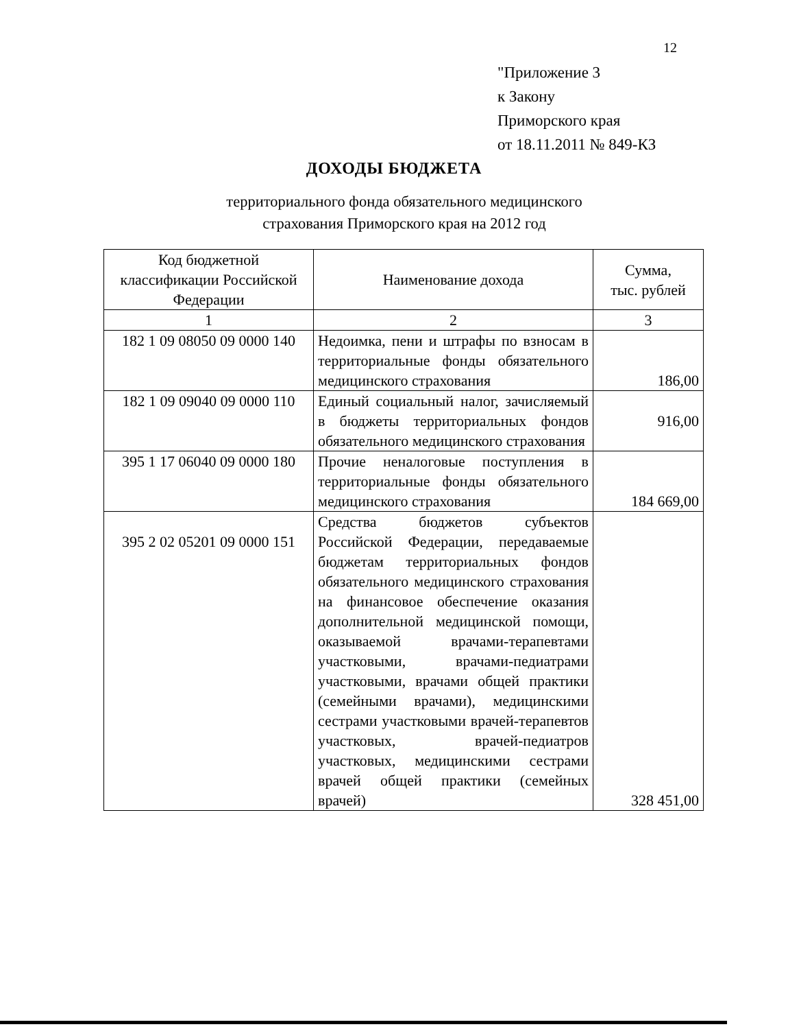12
"Приложение 3
к Закону
Приморского края
от 18.11.2011 № 849-КЗ
ДОХОДЫ БЮДЖЕТА
территориального фонда обязательного медицинского
страхования Приморского края на 2012 год
| Код бюджетной классификации Российской Федерации | Наименование дохода | Сумма, тыс. рублей |
| --- | --- | --- |
| 1 | 2 | 3 |
| 182 1 09 08050 09 0000 140 | Недоимка, пени и штрафы по взносам в территориальные фонды обязательного медицинского страхования | 186,00 |
| 182 1 09 09040 09 0000 110 | Единый социальный налог, зачисляемый в бюджеты территориальных фондов обязательного медицинского страхования | 916,00 |
| 395 1 17 06040 09 0000 180 | Прочие неналоговые поступления в территориальные фонды обязательного медицинского страхования | 184 669,00 |
| 395 2 02 05201 09 0000 151 | Средства бюджетов субъектов Российской Федерации, передаваемые бюджетам территориальных фондов обязательного медицинского страхования на финансовое обеспечение оказания дополнительной медицинской помощи, оказываемой врачами-терапевтами участковыми, врачами-педиатрами участковыми, врачами общей практики (семейными врачами), медицинскими сестрами участковыми врачей-терапевтов участковых, врачей-педиатров участковых, медицинскими сестрами врачей общей практики (семейных врачей) | 328 451,00 |